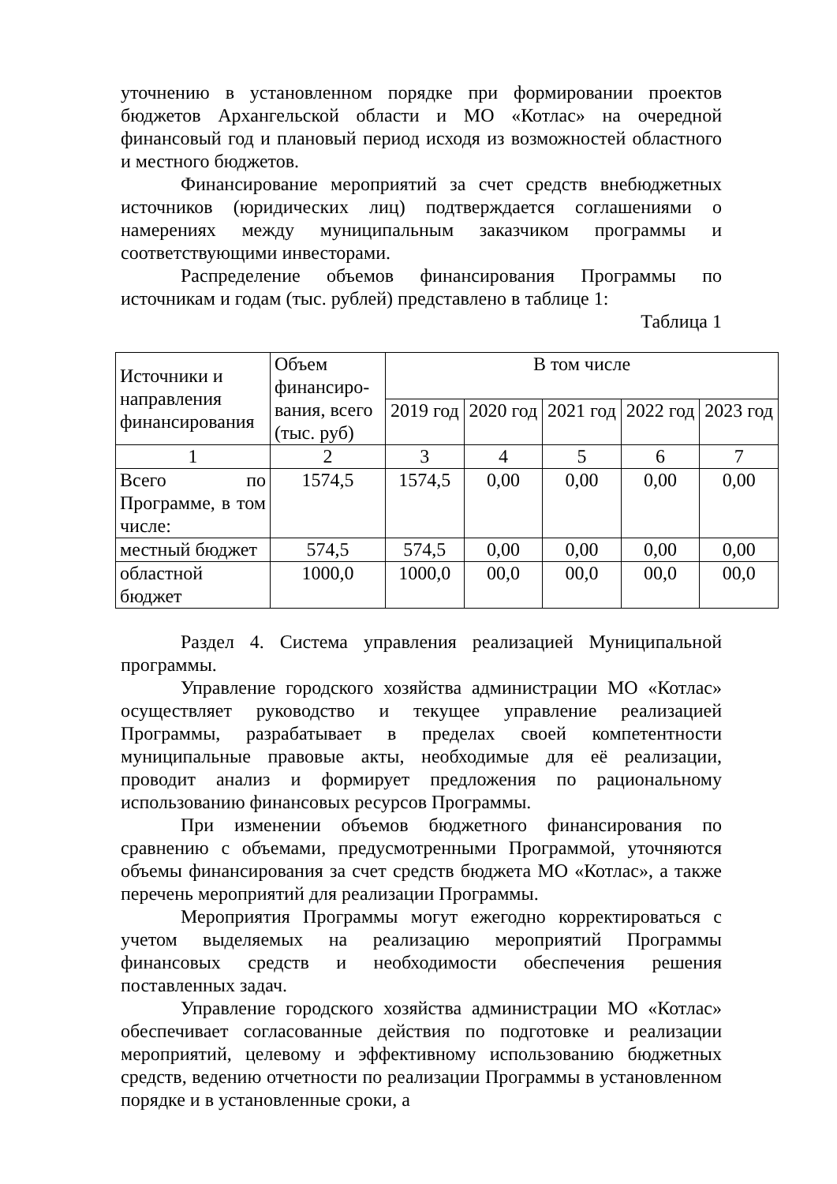уточнению в установленном порядке при формировании проектов бюджетов Архангельской области и МО «Котлас» на очередной финансовый год и плановый период исходя из возможностей областного и местного бюджетов.
Финансирование мероприятий за счет средств внебюджетных источников (юридических лиц) подтверждается соглашениями о намерениях между муниципальным заказчиком программы и соответствующими инвесторами.
Распределение объемов финансирования Программы по источникам и годам (тыс. рублей) представлено в таблице 1:
Таблица 1
| Источники и направления финансирования | Объем финансиро-вания, всего (тыс. руб) | В том числе | | | | |
| --- | --- | --- | --- | --- | --- | --- |
| | | 2019 год | 2020 год | 2021 год | 2022 год | 2023 год |
| 1 | 2 | 3 | 4 | 5 | 6 | 7 |
| Всего по Программе, в том числе: | 1574,5 | 1574,5 | 0,00 | 0,00 | 0,00 | 0,00 |
| местный бюджет | 574,5 | 574,5 | 0,00 | 0,00 | 0,00 | 0,00 |
| областной бюджет | 1000,0 | 1000,0 | 00,0 | 00,0 | 00,0 | 00,0 |
Раздел 4. Система управления реализацией Муниципальной программы.
Управление городского хозяйства администрации МО «Котлас» осуществляет руководство и текущее управление реализацией Программы, разрабатывает в пределах своей компетентности муниципальные правовые акты, необходимые для её реализации, проводит анализ и формирует предложения по рациональному использованию финансовых ресурсов Программы.
При изменении объемов бюджетного финансирования по сравнению с объемами, предусмотренными Программой, уточняются объемы финансирования за счет средств бюджета МО «Котлас», а также перечень мероприятий для реализации Программы.
Мероприятия Программы могут ежегодно корректироваться с учетом выделяемых на реализацию мероприятий Программы финансовых средств и необходимости обеспечения решения поставленных задач.
Управление городского хозяйства администрации МО «Котлас» обеспечивает согласованные действия по подготовке и реализации мероприятий, целевому и эффективному использованию бюджетных средств, ведению отчетности по реализации Программы в установленном порядке и в установленные сроки, а